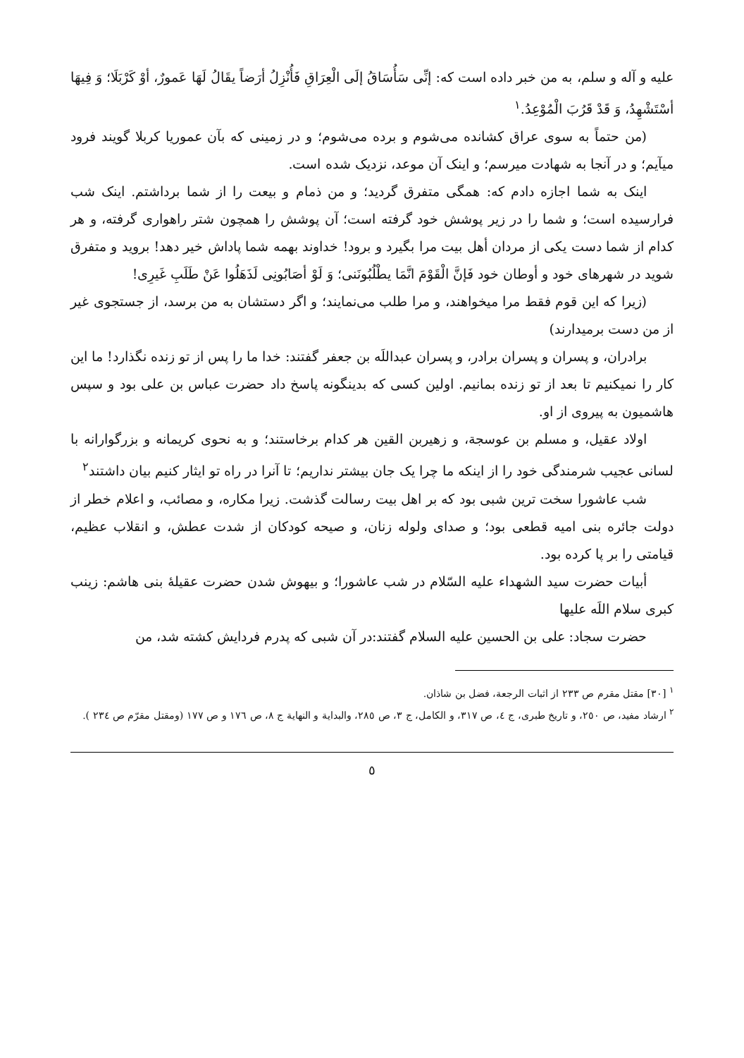علیه و آله و سلم، به من خبر داده است که: إنِّی سَأُسَاقُ إلَی الْعِرَاقِ فَأُنْزِلُ أرَضاً یقَالُ لَهَا عَمورٌ، أوْ کَرْبَلَا؛ وَ فِیهَا أسْتَشْهِدُ، وَ قَدْ قَرُبَ الْمُوْعِدُ.<sup>١</sup>
(من حتماً به سوی عراق کشانده می‌شوم و برده می‌شوم؛ و در زمینی که بآن عموریا کربلا گویند فرود میآیم؛ و در آنجا به شهادت میرسم؛ و اینک آن موعد، نزدیک شده است.
اینک به شما اجازه دادم که: همگی متفرق گردید؛ و من ذمام و بیعت را از شما برداشتم. اینک شب فرارسیده است؛ و شما را در زیر پوشش خود گرفته است؛ آن پوشش را همچون شتر راهواری گرفته، و هر کدام از شما دست یکی از مردان أهل بیت مرا بگیرد و برود! خداوند بهمه شما پاداش خیر دهد! بروید و متفرق شوید در شهرهای خود و أوطان خود فَإنَّ الْقَوْمَ انَّمَا یطْلُبُونَنی؛ وَ لَوْ أصَابُونِی لَذَهَلُوا عَنْ طَلَبِ غَیرِی!
(زیرا که این قوم فقط مرا میخواهند، و مرا طلب می‌نمایند؛ و اگر دستشان به من برسد، از جستجوی غیر از من دست برمیدارند)
برادران، و پسران و پسران برادر، و پسران عبداللَه بن جعفر گفتند: خدا ما را پس از تو زنده نگذارد! ما این کار را نمیکنیم تا بعد از تو زنده بمانیم. اولین کسی که بدینگونه پاسخ داد حضرت عباس بن علی بود و سپس هاشمیون به پیروی از او.
اولاد عقیل، و مسلم بن عوسجة، و زهیربن القین هر کدام برخاستند؛ و به نحوی کریمانه و بزرگوارانه با لسانی عجیب شرمندگی خود را از اینکه ما چرا یک جان بیشتر نداریم؛ تا آنرا در راه تو ایثار کنیم بیان داشتند<sup>٢</sup>
شب عاشورا سخت ترین شبی بود که بر اهل بیت رسالت گذشت. زیرا مکاره، و مصائب، و اعلام خطر از دولت جائره بنی امیه قطعی بود؛ و صدای ولوله زنان، و صیحه کودکان از شدت عطش، و انقلاب عظیم، قیامتی را بر پا کرده بود.
أبیات حضرت سید الشهداء علیه السّلام در شب عاشورا؛ و بیهوش شدن حضرت عقیلهٔ بنی هاشم: زینب کبری سلام اللَه علیها
حضرت سجاد: علی بن الحسین علیه السلام گفتند:در آن شبی که پدرم فردایش کشته شد، من
<sup>١</sup> [٣٠] مقتل مقرم ص ٢٣٣ از اثبات الرجعة، فضل بن شاذان.
<sup>٢</sup> ارشاد مفید، ص ٢٥٠، و تاریخ طبری، ج ٤، ص ٣١٧، و الکامل، ج ٣، ص ٢٨٥، والبدایة و النهایة ج ٨، ص ١٧٦ و ص ١٧٧ (ومقتل مقرّم ص ٢٣٤ ).
٥